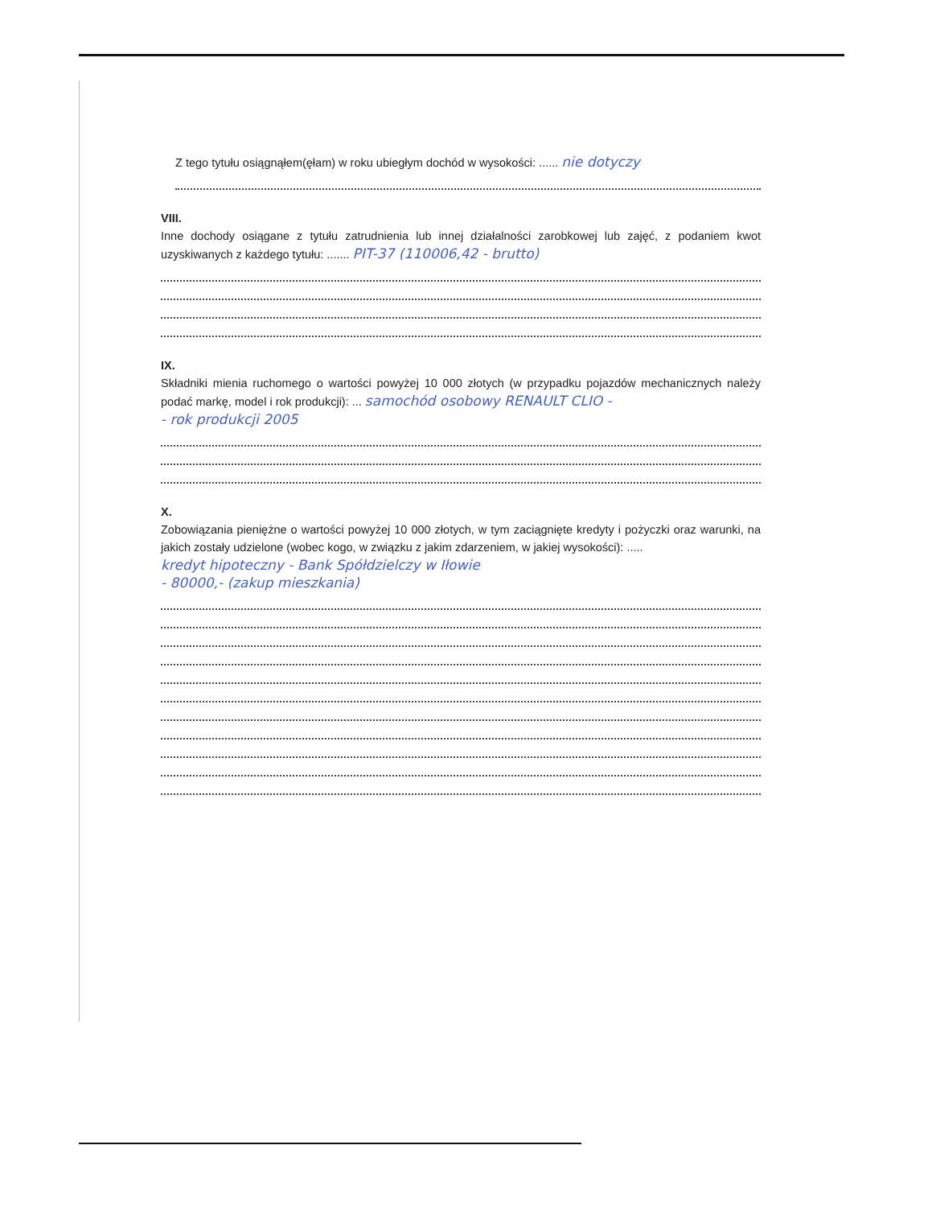Z tego tytułu osiągnąłem(ęłam) w roku ubiegłym dochód w wysokości: ...... nie dotyczy
VIII.
Inne dochody osiągane z tytułu zatrudnienia lub innej działalności zarobkowej lub zajęć, z podaniem kwot uzyskiwanych z każdego tytułu: ....... PIT-37 (110006,42 - brutto)
IX.
Składniki mienia ruchomego o wartości powyżej 10 000 złotych (w przypadku pojazdów mechanicznych należy podać markę, model i rok produkcji): ... samochód osobowy RENAULT CLIO -
- rok produkcji 2005
X.
Zobowiązania pieniężne o wartości powyżej 10 000 złotych, w tym zaciągnięte kredyty i pożyczki oraz warunki, na jakich zostały udzielone (wobec kogo, w związku z jakim zdarzeniem, w jakiej wysokości): .....
kredyt hipoteczny - Bank Spółdzielczy w Iłowie
- 80000,- (zakup mieszkania)